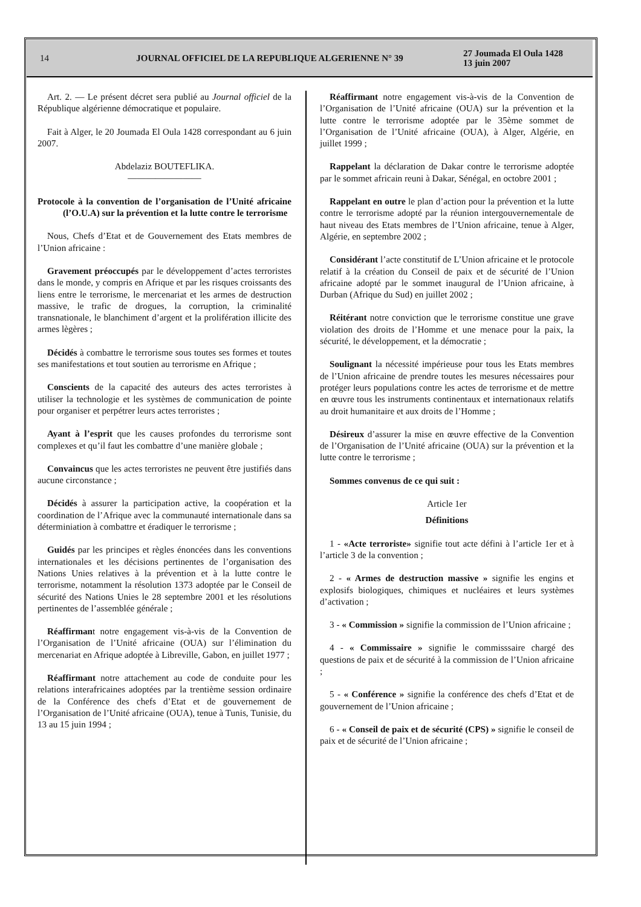14 JOURNAL OFFICIEL DE LA REPUBLIQUE ALGERIENNE N° 39
27 Joumada El Oula 1428
13 juin 2007
Art. 2. — Le présent décret sera publié au Journal officiel de la République algérienne démocratique et populaire.
Fait à Alger, le 20 Joumada El Oula 1428 correspondant au 6 juin 2007.
Abdelaziz BOUTEFLIKA.
————————
Protocole à la convention de l’organisation de l’Unité africaine (l’O.U.A) sur la prévention et la lutte contre le terrorisme
Nous, Chefs d’Etat et de Gouvernement des Etats membres de l’Union africaine :
Gravement préoccupés par le développement d’actes terroristes dans le monde, y compris en Afrique et par les risques croissants des liens entre le terrorisme, le mercenariat et les armes de destruction massive, le trafic de drogues, la corruption, la criminalité transnationale, le blanchiment d’argent et la prolifération illicite des armes lègères ;
Décidés à combattre le terrorisme sous toutes ses formes et toutes ses manifestations et tout soutien au terrorisme en Afrique ;
Conscients de la capacité des auteurs des actes terroristes à utiliser la technologie et les systèmes de communication de pointe pour organiser et perpétrer leurs actes terroristes ;
Ayant à l’esprit que les causes profondes du terrorisme sont complexes et qu’il faut les combattre d’une manière globale ;
Convaincus que les actes terroristes ne peuvent être justifiés dans aucune circonstance ;
Décidés à assurer la participation active, la coopération et la coordination de l’Afrique avec la communauté internationale dans sa déterminiation à combattre et éradiquer le terrorisme ;
Guidés par les principes et règles énoncées dans les conventions internationales et les décisions pertinentes de l’organisation des Nations Unies relatives à la prévention et à la lutte contre le terrorisme, notamment la résolution 1373 adoptée par le Conseil de sécurité des Nations Unies le 28 septembre 2001 et les résolutions pertinentes de l’assemblée générale ;
Réaffirmant notre engagement vis-à-vis de la Convention de l’Organisation de l’Unité africaine (OUA) sur l’élimination du mercenariat en Afrique adoptée à Libreville, Gabon, en juillet 1977 ;
Réaffirmant notre attachement au code de conduite pour les relations interafricaines adoptées par la trentième session ordinaire de la Conférence des chefs d’Etat et de gouvernement de l’Organisation de l’Unité africaine (OUA), tenue à Tunis, Tunisie, du 13 au 15 juin 1994 ;
Réaffirmant notre engagement vis-à-vis de la Convention de l’Organisation de l’Unité africaine (OUA) sur la prévention et la lutte contre le terrorisme adoptée par le 35ème sommet de l’Organisation de l’Unité africaine (OUA), à Alger, Algérie, en juillet 1999 ;
Rappelant la déclaration de Dakar contre le terrorisme adoptée par le sommet africain reuni à Dakar, Sénégal, en octobre 2001 ;
Rappelant en outre le plan d’action pour la prévention et la lutte contre le terrorisme adopté par la réunion intergouvernementale de haut niveau des Etats membres de l’Union africaine, tenue à Alger, Algérie, en septembre 2002 ;
Considérant l’acte constitutif de L’Union africaine et le protocole relatif à la création du Conseil de paix et de sécurité de l’Union africaine adopté par le sommet inaugural de l’Union africaine, à Durban (Afrique du Sud) en juillet 2002 ;
Réitérant notre conviction que le terrorisme constitue une grave violation des droits de l’Homme et une menace pour la paix, la sécurité, le développement, et la démocratie ;
Soulignant la nécessité impérieuse pour tous les Etats membres de l’Union africaine de prendre toutes les mesures nécessaires pour protéger leurs populations contre les actes de terrorisme et de mettre en œuvre tous les instruments continentaux et internationaux relatifs au droit humanitaire et aux droits de l’Homme ;
Désireux d’assurer la mise en œuvre effective de la Convention de l’Organisation de l’Unité africaine (OUA) sur la prévention et la lutte contre le terrorisme ;
Sommes convenus de ce qui suit :
Article 1er
Définitions
1 - «Acte terroriste» signifie tout acte défini à l’article 1er et à l’article 3 de la convention ;
2 - « Armes de destruction massive » signifie les engins et explosifs biologiques, chimiques et nucléaires et leurs systèmes d’activation ;
3 - « Commission » signifie la commission de l’Union africaine ;
4 - « Commissaire » signifie le commisssaire chargé des questions de paix et de sécurité à la commission de l’Union africaine ;
5 - « Conférence » signifie la conférence des chefs d’Etat et de gouvernement de l’Union africaine ;
6 - « Conseil de paix et de sécurité (CPS) » signifie le conseil de paix et de sécurité de l’Union africaine ;